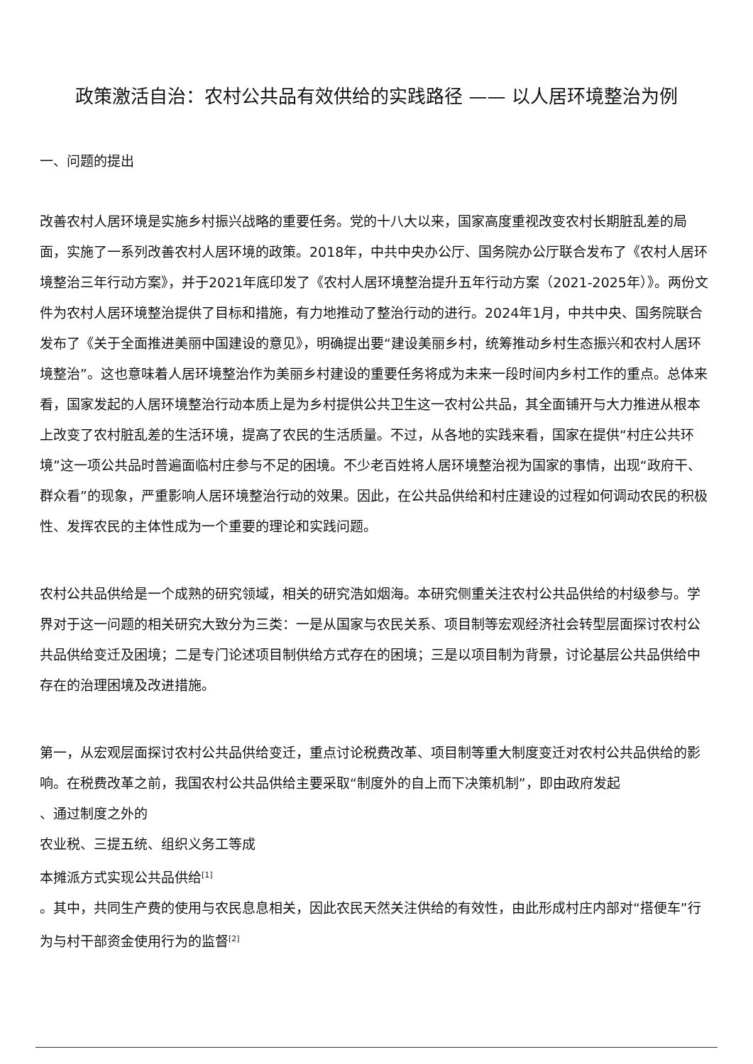政策激活自治：农村公共品有效供给的实践路径 —— 以人居环境整治为例
一、问题的提出
改善农村人居环境是实施乡村振兴战略的重要任务。党的十八大以来，国家高度重视改变农村长期脏乱差的局面，实施了一系列改善农村人居环境的政策。2018年，中共中央办公厅、国务院办公厅联合发布了《农村人居环境整治三年行动方案》，并于2021年底印发了《农村人居环境整治提升五年行动方案（2021-2025年）》。两份文件为农村人居环境整治提供了目标和措施，有力地推动了整治行动的进行。2024年1月，中共中央、国务院联合发布了《关于全面推进美丽中国建设的意见》，明确提出要“建设美丽乡村，统筹推动乡村生态振兴和农村人居环境整治”。这也意味着人居环境整治作为美丽乡村建设的重要任务将成为未来一段时间内乡村工作的重点。总体来看，国家发起的人居环境整治行动本质上是为乡村提供公共卫生这一农村公共品，其全面铺开与大力推进从根本上改变了农村脏乱差的生活环境，提高了农民的生活质量。不过，从各地的实践来看，国家在提供“村庄公共环境”这一项公共品时普遍面临村庄参与不足的困境。不少老百姓将人居环境整治视为国家的事情，出现“政府干、群众看”的现象，严重影响人居环境整治行动的效果。因此，在公共品供给和村庄建设的过程如何调动农民的积极性、发挥农民的主体性成为一个重要的理论和实践问题。
农村公共品供给是一个成熟的研究领域，相关的研究浩如烟海。本研究侧重关注农村公共品供给的村级参与。学界对于这一问题的相关研究大致分为三类：一是从国家与农民关系、项目制等宏观经济社会转型层面探讨农村公共品供给变迁及困境；二是专门论述项目制供给方式存在的困境；三是以项目制为背景，讨论基层公共品供给中存在的治理困境及改进措施。
第一，从宏观层面探讨农村公共品供给变迁，重点讨论税费改革、项目制等重大制度变迁对农村公共品供给的影响。在税费改革之前，我国农村公共品供给主要采取“制度外的自上而下决策机制”，即由政府发起
、通过制度之外的
农业税、三提五统、组织义务工等成
本摊派方式实现公共品供给<sup>[1]</sup>
。其中，共同生产费的使用与农民息息相关，因此农民天然关注供给的有效性，由此形成村庄内部对“搭便车”行为与村干部资金使用行为的监督<sup>[2]</sup>